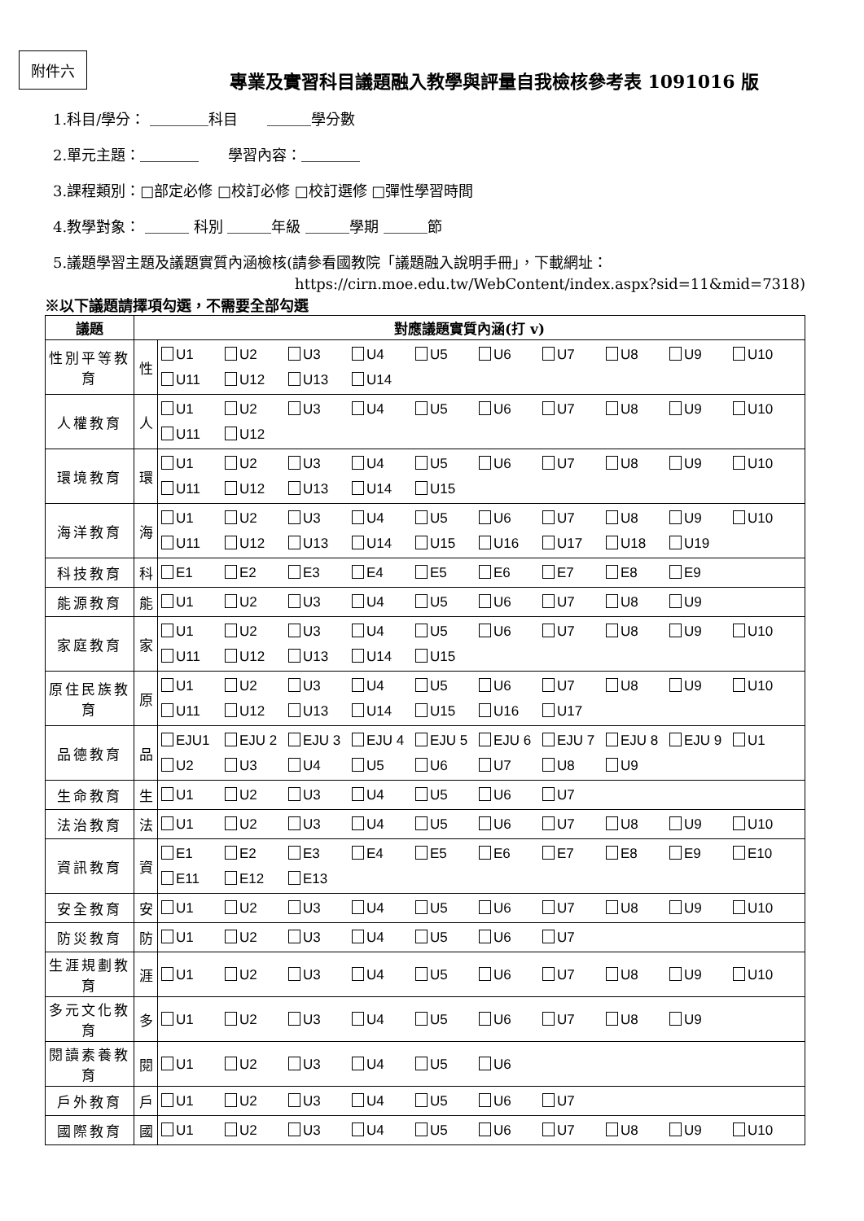附件六
專業及實習科目議題融入教學與評量自我檢核參考表 1091016 版
1.科目/學分： ＿＿＿＿科目　　＿＿＿學分數
2.單元主題：＿＿＿＿　　學習內容：＿＿＿＿
3.課程類別：□部定必修 □校訂必修 □校訂選修 □彈性學習時間
4.教學對象： ＿＿＿ 科別 ＿＿＿年級 ＿＿＿學期 ＿＿＿節
5.議題學習主題及議題實質內涵檢核(請參看國教院「議題融入說明手冊」，下載網址：
https://cirn.moe.edu.tw/WebContent/index.aspx?sid=11&mid=7318)
※以下議題請擇項勾選，不需要全部勾選
| 議題 | 對應議題實質內涵(打 v) | |
| --- | --- | --- |
| 性別平等教育 | 性 | U1 U2 U3 U4 U5 U6 U7 U8 U9 U10 U11 U12 U13 U14 |
| 人權教育 | 人 | U1 U2 U3 U4 U5 U6 U7 U8 U9 U10 U11 U12 |
| 環境教育 | 環 | U1 U2 U3 U4 U5 U6 U7 U8 U9 U10 U11 U12 U13 U14 U15 |
| 海洋教育 | 海 | U1 U2 U3 U4 U5 U6 U7 U8 U9 U10 U11 U12 U13 U14 U15 U16 U17 U18 U19 |
| 科技教育 | 科 | E1 E2 E3 E4 E5 E6 E7 E8 E9 |
| 能源教育 | 能 | U1 U2 U3 U4 U5 U6 U7 U8 U9 |
| 家庭教育 | 家 | U1 U2 U3 U4 U5 U6 U7 U8 U9 U10 U11 U12 U13 U14 U15 |
| 原住民族教育 | 原 | U1 U2 U3 U4 U5 U6 U7 U8 U9 U10 U11 U12 U13 U14 U15 U16 U17 |
| 品德教育 | 品 | EJU1 EJU 2 EJU 3 EJU 4 EJU 5 EJU 6 EJU 7 EJU 8 EJU 9 U1 U2 U3 U4 U5 U6 U7 U8 U9 |
| 生命教育 | 生 | U1 U2 U3 U4 U5 U6 U7 |
| 法治教育 | 法 | U1 U2 U3 U4 U5 U6 U7 U8 U9 U10 |
| 資訊教育 | 資 | E1 E2 E3 E4 E5 E6 E7 E8 E9 E10 E11 E12 E13 |
| 安全教育 | 安 | U1 U2 U3 U4 U5 U6 U7 U8 U9 U10 |
| 防災教育 | 防 | U1 U2 U3 U4 U5 U6 U7 |
| 生涯規劃教育 | 涯 | U1 U2 U3 U4 U5 U6 U7 U8 U9 U10 |
| 多元文化教育 | 多 | U1 U2 U3 U4 U5 U6 U7 U8 U9 |
| 閱讀素養教育 | 閱 | U1 U2 U3 U4 U5 U6 |
| 戶外教育 | 戶 | U1 U2 U3 U4 U5 U6 U7 |
| 國際教育 | 國 | U1 U2 U3 U4 U5 U6 U7 U8 U9 U10 |